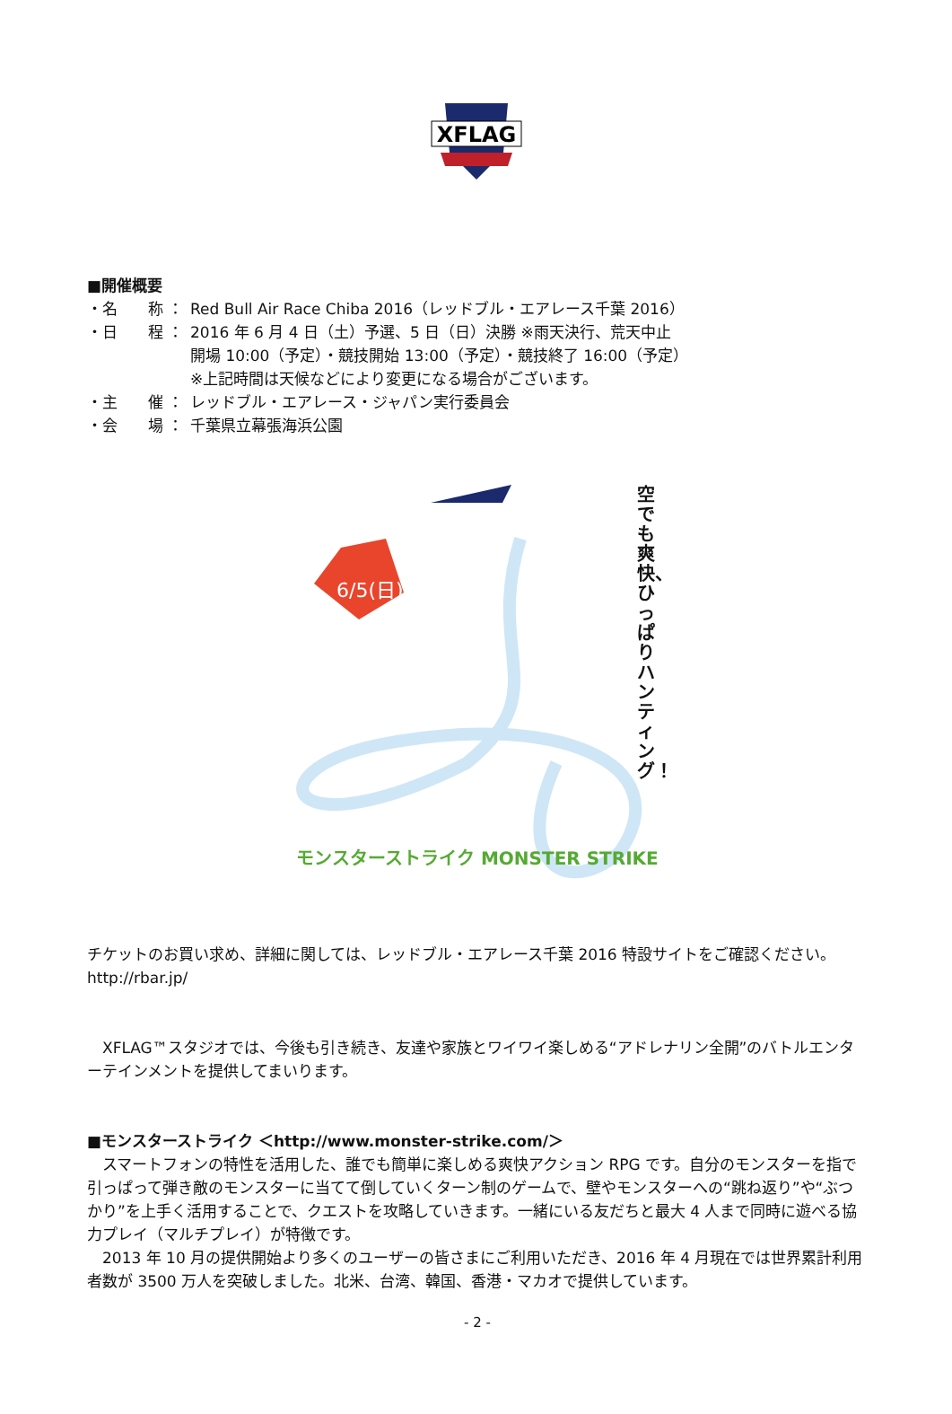XFLAG
■開催概要
・名　　称 ： Red Bull Air Race Chiba 2016（レッドブル・エアレース千葉 2016）
・日　　程 ： 2016 年 6 月 4 日（土）予選、5 日（日）決勝 ※雨天決行、荒天中止
開場 10:00（予定）・競技開始 13:00（予定）・競技終了 16:00（予定）
※上記時間は天候などにより変更になる場合がございます。
・主　　催 ： レッドブル・エアレース・ジャパン実行委員会
・会　　場 ： 千葉県立幕張海浜公園
6/5(日)
空でも爽快、ひっぱりハンティング！
モンスターストライク MONSTER STRIKE
チケットのお買い求め、詳細に関しては、レッドブル・エアレース千葉 2016 特設サイトをご確認ください。
http://rbar.jp/
　XFLAG™スタジオでは、今後も引き続き、友達や家族とワイワイ楽しめる“アドレナリン全開”のバトルエンターテインメントを提供してまいります。
■モンスターストライク ＜http://www.monster-strike.com/＞
　スマートフォンの特性を活用した、誰でも簡単に楽しめる爽快アクション RPG です。自分のモンスターを指で引っぱって弾き敵のモンスターに当てて倒していくターン制のゲームで、壁やモンスターへの“跳ね返り”や“ぶつかり”を上手く活用することで、クエストを攻略していきます。一緒にいる友だちと最大 4 人まで同時に遊べる協力プレイ（マルチプレイ）が特徴です。
　2013 年 10 月の提供開始より多くのユーザーの皆さまにご利用いただき、2016 年 4 月現在では世界累計利用者数が 3500 万人を突破しました。北米、台湾、韓国、香港・マカオで提供しています。
- 2 -